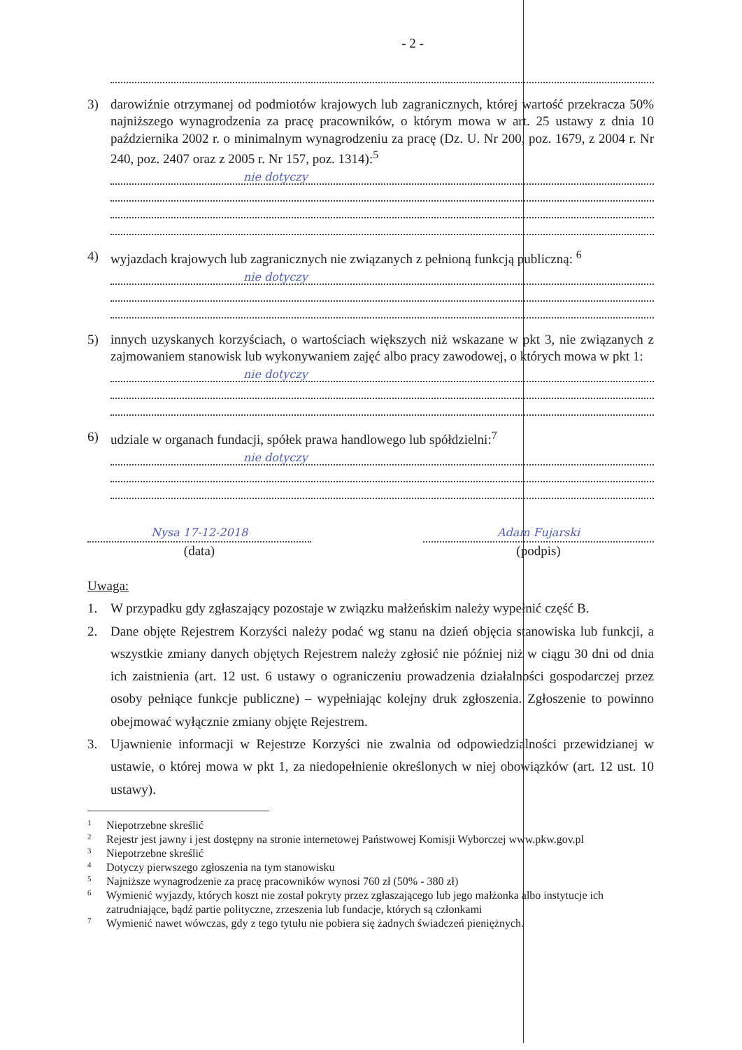- 2 -
3) darowiźnie otrzymanej od podmiotów krajowych lub zagranicznych, której wartość przekracza 50% najniższego wynagrodzenia za pracę pracowników, o którym mowa w art. 25 ustawy z dnia 10 października 2002 r. o minimalnym wynagrodzeniu za pracę (Dz. U. Nr 200, poz. 1679, z 2004 r. Nr 240, poz. 2407 oraz z 2005 r. Nr 157, poz. 1314):<sup>5</sup>
nie dotyczy
4) wyjazdach krajowych lub zagranicznych nie związanych z pełnioną funkcją publiczną: <sup>6</sup>
nie dotyczy
5) innych uzyskanych korzyściach, o wartościach większych niż wskazane w pkt 3, nie związanych z zajmowaniem stanowisk lub wykonywaniem zajęć albo pracy zawodowej, o których mowa w pkt 1:
nie dotyczy
6) udziale w organach fundacji, spółek prawa handlowego lub spółdzielni:<sup>7</sup>
nie dotyczy
Nysa 17-12-2018
(data)
Adam Fujarski
(podpis)
Uwaga:
1. W przypadku gdy zgłaszający pozostaje w związku małżeńskim należy wypełnić część B.
2. Dane objęte Rejestrem Korzyści należy podać wg stanu na dzień objęcia stanowiska lub funkcji, a wszystkie zmiany danych objętych Rejestrem należy zgłosić nie później niż w ciągu 30 dni od dnia ich zaistnienia (art. 12 ust. 6 ustawy o ograniczeniu prowadzenia działalności gospodarczej przez osoby pełniące funkcje publiczne) – wypełniając kolejny druk zgłoszenia. Zgłoszenie to powinno obejmować wyłącznie zmiany objęte Rejestrem.
3. Ujawnienie informacji w Rejestrze Korzyści nie zwalnia od odpowiedzialności przewidzianej w ustawie, o której mowa w pkt 1, za niedopełnienie określonych w niej obowiązków (art. 12 ust. 10 ustawy).
1 Niepotrzebne skreślić
2 Rejestr jest jawny i jest dostępny na stronie internetowej Państwowej Komisji Wyborczej www.pkw.gov.pl
3 Niepotrzebne skreślić
4 Dotyczy pierwszego zgłoszenia na tym stanowisku
5 Najniższe wynagrodzenie za pracę pracowników wynosi 760 zł (50% - 380 zł)
6 Wymienić wyjazdy, których koszt nie został pokryty przez zgłaszającego lub jego małżonka albo instytucje ich zatrudniające, bądź partie polityczne, zrzeszenia lub fundacje, których są członkami
7 Wymienić nawet wówczas, gdy z tego tytułu nie pobiera się żadnych świadczeń pieniężnych.